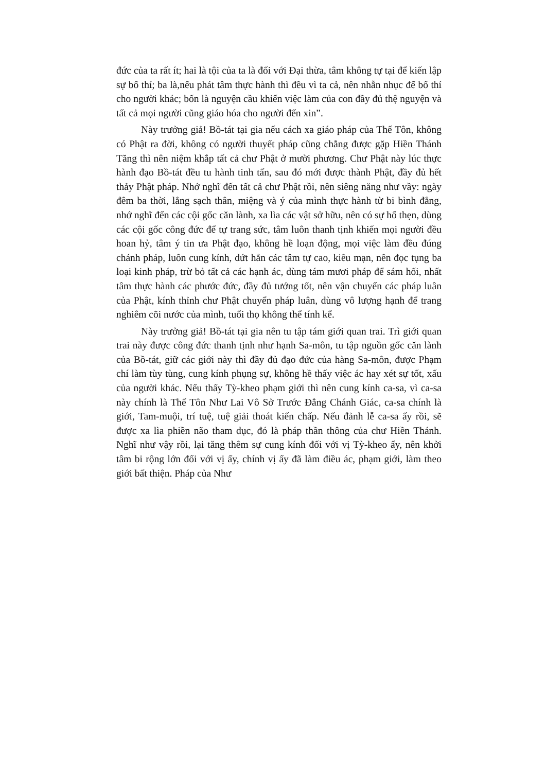đức của ta rất ít; hai là tội của ta là đối với Đại thừa, tâm không tự tại để kiến lập sự bố thí; ba là,nếu phát tâm thực hành thì đều vì ta cả, nên nhẫn nhục để bố thí cho người khác; bốn là nguyện cầu khiến việc làm của con đầy đủ thệ nguyện và tất cả mọi người cũng giáo hóa cho người đến xin”.
Này trưởng giả! Bồ-tát tại gia nếu cách xa giáo pháp của Thế Tôn, không có Phật ra đời, không có người thuyết pháp cũng chẳng được gặp Hiền Thánh Tăng thì nên niệm khắp tất cả chư Phật ở mười phương. Chư Phật này lúc thực hành đạo Bồ-tát đều tu hành tinh tấn, sau đó mới được thành Phật, đầy đủ hết thảy Phật pháp. Nhớ nghĩ đến tất cả chư Phật rồi, nên siêng năng như vầy: ngày đêm ba thời, lắng sạch thân, miệng và ý của mình thực hành từ bi bình đẳng, nhớ nghĩ đến các cội gốc căn lành, xa lìa các vật sở hữu, nên có sự hổ thẹn, dùng các cội gốc công đức để tự trang sức, tâm luôn thanh tịnh khiến mọi người đều hoan hỷ, tâm ý tin ưa Phật đạo, không hề loạn động, mọi việc làm đều đúng chánh pháp, luôn cung kính, dứt hẳn các tâm tự cao, kiêu mạn, nên đọc tụng ba loại kinh pháp, trừ bỏ tất cả các hạnh ác, dùng tám mươi pháp để sám hối, nhất tâm thực hành các phước đức, đầy đủ tướng tốt, nên vận chuyển các pháp luân của Phật, kính thỉnh chư Phật chuyển pháp luân, dùng vô lượng hạnh để trang nghiêm cõi nước của mình, tuổi thọ không thể tính kể.
Này trưởng giả! Bồ-tát tại gia nên tu tập tám giới quan trai. Trì giới quan trai này được công đức thanh tịnh như hạnh Sa-môn, tu tập nguồn gốc căn lành của Bồ-tát, giữ các giới này thì đầy đủ đạo đức của hàng Sa-môn, được Phạm chí làm tùy tùng, cung kính phụng sự, không hề thấy việc ác hay xét sự tốt, xấu của người khác. Nếu thấy Tỳ-kheo phạm giới thì nên cung kính ca-sa, vì ca-sa này chính là Thế Tôn Như Lai Vô Sở Trước Đẳng Chánh Giác, ca-sa chính là giới, Tam-muội, trí tuệ, tuệ giải thoát kiến chấp. Nếu đảnh lễ ca-sa ấy rồi, sẽ được xa lìa phiền não tham dục, đó là pháp thần thông của chư Hiền Thánh. Nghĩ như vậy rồi, lại tăng thêm sự cung kính đối với vị Tỳ-kheo ấy, nên khởi tâm bi rộng lớn đối với vị ấy, chính vị ấy đã làm điều ác, phạm giới, làm theo giới bất thiện. Pháp của Như